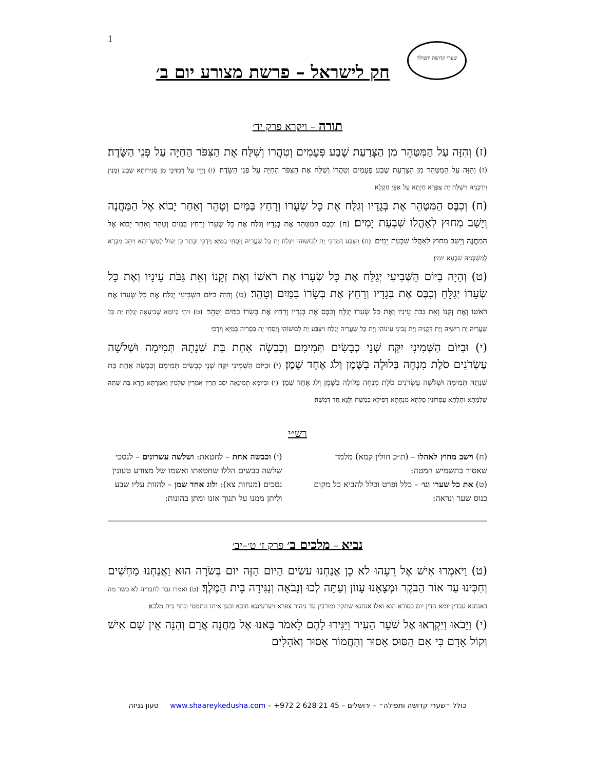1 שערי קדושה ותפילה
חק לישראל – פרשת מצורע יום ב׳
תורה – ויקרא פרק יד׳
(ז) וְהִזָּה עַל הַמִּטַּהֵר מִן הַצָּרַעַת שֶׁבַע פְּעָמִים וְטִהֲרוֹ וְשִׁלַּח אֶת הַצִּפֹּר הַחַיָּה עַל פְּנֵי הַשָּׂדֶה׃ (ז) וְהִזָּה עַל הַמִּטַּהֵר מִן הַצָּרַעַת שֶׁבַע פְּעָמִים וְטִהֲרוֹ וְשִׁלַּח אֶת הַצִּפֹּר הַחַיָּה עַל פְּנֵי הַשָּׂדֶה׃ (ז) וְיַדֵּי עַל דְּמִדַּכֵּי מִן סְגִירוּתָא שְׁבַע זִמְנִין וִידַכְּנֵיהּ וִישַׁלַּח יָת צִפְּרָא חַיְתָא עַל אַפֵּי חַקְלָא׃
(ח) וְכִבֶּס הַמִּטַּהֵר אֶת בְּגָדָיו וְגִלַּח אֶת כָּל שְׂעָרוֹ וְרָחַץ בַּמַּיִם וְטָהֵר וְאַחַר יָבוֹא אֶל הַמַּחֲנֶה וְיָשַׁב מִחוּץ לְאָהֳלוֹ שִׁבְעַת יָמִים׃ (ח) וְכִבֶּס הַמִּטַּהֵר אֶת בְּגָדָיו וְגִלַּח אֶת כָּל שְׂעָרוֹ וְרָחַץ בַּמַּיִם וְטָהֵר וְאַחַר יָבוֹא אֶל הַמַּחֲנֶה וְיָשַׁב מִחוּץ לְאָהֳלוֹ שִׁבְעַת יָמִים׃ (ח) וִיצַבַּע דְּמִדַּכֵּי יָת לְבוּשׁוֹהִי וִיגַלַּח יָת כָּל שַׂעֲרֵיהּ וְיַסְחֵי בְמַיָּא וְיִדְכֵּי וּבָתַר כֵּן יֵעוֹל לְמַשְׁרִיתָא וִיתֵּב מִבָּרָא לְמַשְׁכְּנֵיהּ שִׁבְעָא יוֹמִין׃
(ט) וְהָיָה בַיּוֹם הַשְּׁבִיעִי יְגַלַּח אֶת כָּל שְׂעָרוֹ אֶת רֹאשׁוֹ וְאֶת זְקָנוֹ וְאֵת גַּבֹּת עֵינָיו וְאֶת כָּל שְׂעָרוֹ יְגַלֵּחַ וְכִבֶּס אֶת בְּגָדָיו וְרָחַץ אֶת בְּשָׂרוֹ בַּמַּיִם וְטָהֵר׃ (ט) וְהָיָה בַיּוֹם הַשְּׁבִיעִי יְגַלַּח אֶת כָּל שְׂעָרוֹ אֶת רֹאשׁוֹ וְאֶת זְקָנוֹ וְאֵת גַּבֹּת עֵינָיו וְאֶת כָּל שְׂעָרוֹ יְגַלֵּחַ וְכִבֶּס אֶת בְּגָדָיו וְרָחַץ אֶת בְּשָׂרוֹ בַּמַּיִם וְטָהֵר׃ (ט) וִיהֵי בְּיוֹמָא שְׁבִיעָאָה יְגַלַּח יָת כָּל שַׂעֲרֵיהּ יָת רֵישֵׁיהּ וְיָת דִּקְנֵיהּ וְיָת גְּבִינֵי עֵינוֹהִי וְיָת כָּל שַׂעֲרֵיהּ יְגַלַּח וִיצַבַּע יָת לְבוּשׁוֹהִי וְיַסְחֵי יָת בִּסְרֵיהּ בְּמַיָּא וְיִדְכֵּי׃
(י) וּבַיּוֹם הַשְּׁמִינִי יִקַּח שְׁנֵי כְבָשִׂים תְּמִימִם וְכַבְשָׂה אַחַת בַּת שְׁנָתָהּ תְּמִימָה וּשְׁלֹשָׁה עֶשְׂרֹנִים סֹלֶת מִנְחָה בְּלוּלָה בַשֶּׁמֶן וְלֹג אֶחָד שָׁמֶן׃ (י) וּבַיּוֹם הַשְּׁמִינִי יִקַּח שְׁנֵי כְבָשִׂים תְּמִימִם וְכַבְשָׂה אַחַת בַּת שְׁנָתָהּ תְּמִימָה וּשְׁלֹשָׁה עֶשְׂרֹנִים סֹלֶת מִנְחָה בְּלוּלָה בַשֶּׁמֶן וְלֹג אֶחָד שָׁמֶן׃ (י) וּבְיוֹמָא תְמִינָאָה יִסַּב תְּרֵין אִמְּרִין שַׁלְמִין וְאִמַּרְתָּא חֲדָא בַּת שַׁתַּהּ שַׁלְמְתָא וּתְלָתָא עֶסְרוֹנִין סֻלְתָּא מִנְחָתָא דְּפִילָא בִמְשַׁח וְלֻגָּא חַד דִּמְשַׁח׃
רש״י
(ח) וישב מחוץ לאהלו – (ת״כ חולין קמא) מלמד שאסור בתשמיש המטה:
(ט) את כל שערו וגו׳ – כלל ופרט וכלל להביא כל מקום כנוס שער ונראה:
(י) וכבשה אחת – לחטאת: ושלשה עשרונים – לנסכי שלשה כבשים הללו שחטאתו ואשמו של מצורע טעונין נסכים (מנחות צא): ולוג אחד שמן – להזות עליו שבע וליתן ממנו על תנוך אזנו ומתן בהונות:
נביא – מלכים ב׳ פרק ז׳ ט׳–יב׳
(ט) וַיֹּאמְרוּ אִישׁ אֶל רֵעֵהוּ לֹא כֵן אֲנַחְנוּ עֹשִׂים הַיּוֹם הַזֶּה יוֹם בְּשֹׂרָה הוּא וַאֲנַחְנוּ מַחְשִׁים וְחִכִּינוּ עַד אוֹר הַבֹּקֶר וּמְצָאָנוּ עָווֹן וְעַתָּה לְכוּ וְנָבֹאָה וְנַגִּידָה בֵּית הַמֶּלֶךְ׃ (ט) ואמרו גבר לחבריה לא כשר מה דאנחנא עבדין יומא הדין יום בסורא הוא ואלו אנחנא שתקין ומורבין עד ניהור צפרא ויערעיננא חובא וכען איתו ונתמטי ונחוי בית מלכא׃
(י) וַיָּבֹאוּ וַיִּקְרְאוּ אֶל שֹׁעֵר הָעִיר וַיַּגִּידוּ לָהֶם לֵאמֹר בָּאנוּ אֶל מַחֲנֵה אֲרָם וְהִנֵּה אֵין שָׁם אִישׁ וְקוֹל אָדָם כִּי אִם הַסּוּס אָסוּר וְהַחֲמוֹר אָסוּר וְאֹהָלִים
כולל ״שערי קדושה ותפילה״ – ירושלים – 45 21 628 2 972+ – www.shaareykedusha.com טעון גניזה